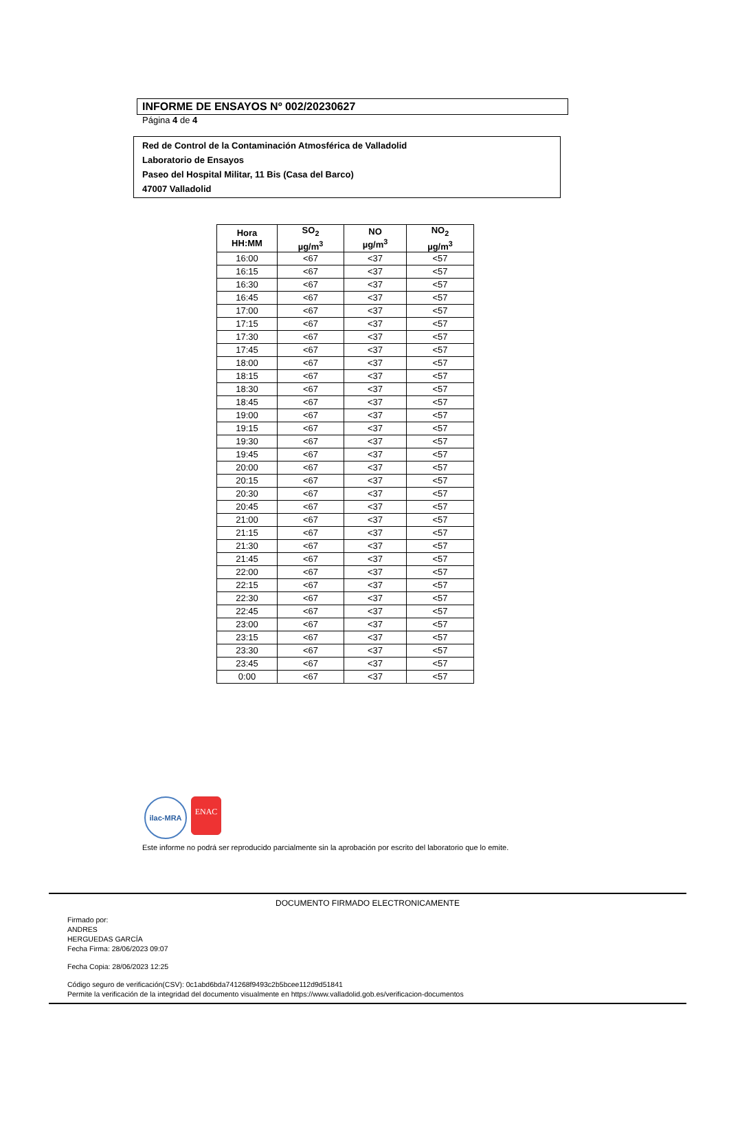INFORME DE ENSAYOS Nº 002/20230627
Página 4 de 4
Red de Control de la Contaminación Atmosférica de Valladolid
Laboratorio de Ensayos
Paseo del Hospital Militar, 11 Bis (Casa del Barco)
47007 Valladolid
| Hora HH:MM | SO<sub>2</sub> µg/m<sup>3</sup> | NO µg/m<sup>3</sup> | NO<sub>2</sub> µg/m<sup>3</sup> |
| --- | --- | --- | --- |
| 16:00 | <67 | <37 | <57 |
| 16:15 | <67 | <37 | <57 |
| 16:30 | <67 | <37 | <57 |
| 16:45 | <67 | <37 | <57 |
| 17:00 | <67 | <37 | <57 |
| 17:15 | <67 | <37 | <57 |
| 17:30 | <67 | <37 | <57 |
| 17:45 | <67 | <37 | <57 |
| 18:00 | <67 | <37 | <57 |
| 18:15 | <67 | <37 | <57 |
| 18:30 | <67 | <37 | <57 |
| 18:45 | <67 | <37 | <57 |
| 19:00 | <67 | <37 | <57 |
| 19:15 | <67 | <37 | <57 |
| 19:30 | <67 | <37 | <57 |
| 19:45 | <67 | <37 | <57 |
| 20:00 | <67 | <37 | <57 |
| 20:15 | <67 | <37 | <57 |
| 20:30 | <67 | <37 | <57 |
| 20:45 | <67 | <37 | <57 |
| 21:00 | <67 | <37 | <57 |
| 21:15 | <67 | <37 | <57 |
| 21:30 | <67 | <37 | <57 |
| 21:45 | <67 | <37 | <57 |
| 22:00 | <67 | <37 | <57 |
| 22:15 | <67 | <37 | <57 |
| 22:30 | <67 | <37 | <57 |
| 22:45 | <67 | <37 | <57 |
| 23:00 | <67 | <37 | <57 |
| 23:15 | <67 | <37 | <57 |
| 23:30 | <67 | <37 | <57 |
| 23:45 | <67 | <37 | <57 |
| 0:00 | <67 | <37 | <57 |
ilac-MRA
ENAC
Este informe no podrá ser reproducido parcialmente sin la aprobación por escrito del laboratorio que lo emite.
DOCUMENTO FIRMADO ELECTRONICAMENTE
Firmado por:
ANDRES
HERGUEDAS GARCÍA
Fecha Firma: 28/06/2023 09:07
Fecha Copia: 28/06/2023 12:25
Código seguro de verificación(CSV): 0c1abd6bda741268f9493c2b5bcee112d9d51841
Permite la verificación de la integridad del documento visualmente en https://www.valladolid.gob.es/verificacion-documentos